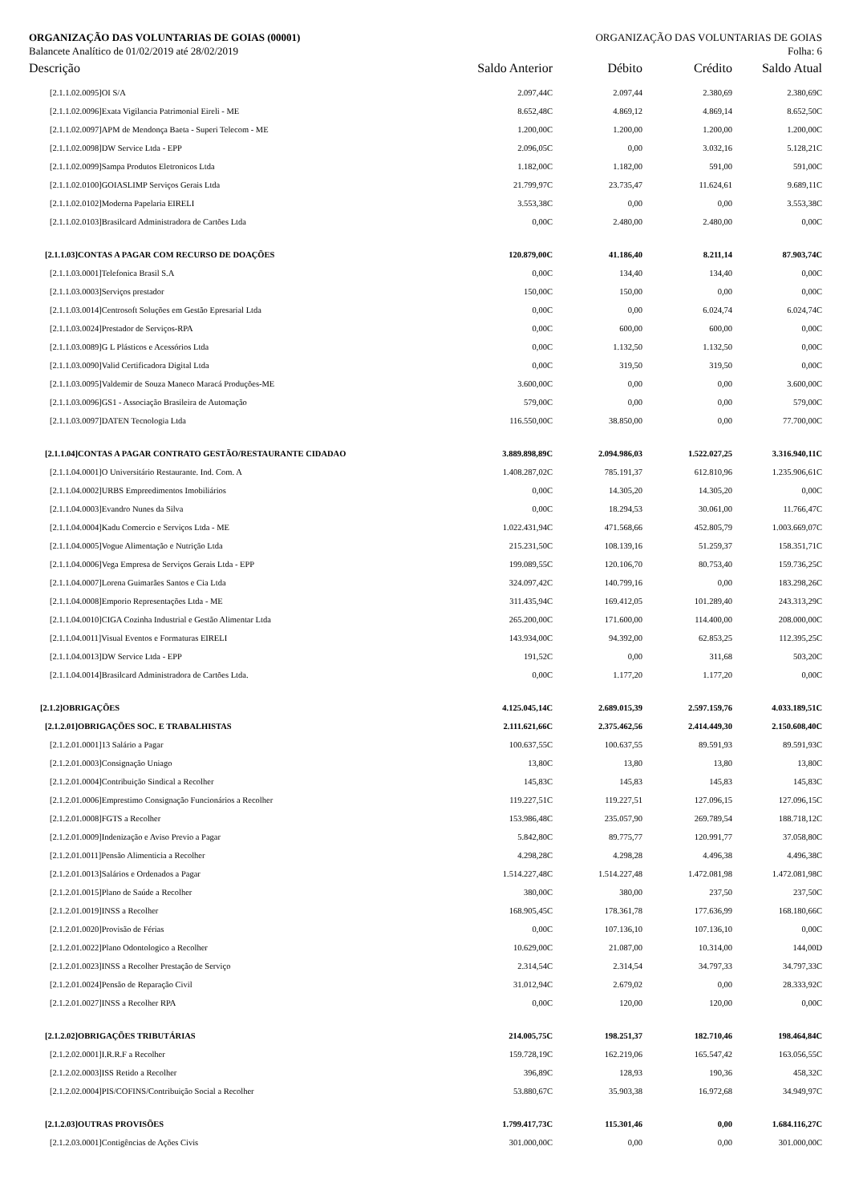ORGANIZAÇÃO DAS VOLUNTARIAS DE GOIAS (00001) ORGANIZAÇÃO DAS VOLUNTARIAS DE GOIAS
Balancete Analítico de 01/02/2019 até 28/02/2019 Folha: 6
| Descrição | Saldo Anterior | Débito | Crédito | Saldo Atual |
| --- | --- | --- | --- | --- |
| [2.1.1.02.0095]OI S/A | 2.097,44C | 2.097,44 | 2.380,69 | 2.380,69C |
| [2.1.1.02.0096]Exata Vigilancia Patrimonial Eireli - ME | 8.652,48C | 4.869,12 | 4.869,14 | 8.652,50C |
| [2.1.1.02.0097]APM de Mendonça Baeta - Superi Telecom - ME | 1.200,00C | 1.200,00 | 1.200,00 | 1.200,00C |
| [2.1.1.02.0098]DW Service Ltda - EPP | 2.096,05C | 0,00 | 3.032,16 | 5.128,21C |
| [2.1.1.02.0099]Sampa Produtos Eletronicos Ltda | 1.182,00C | 1.182,00 | 591,00 | 591,00C |
| [2.1.1.02.0100]GOIASLIMP Serviços Gerais Ltda | 21.799,97C | 23.735,47 | 11.624,61 | 9.689,11C |
| [2.1.1.02.0102]Moderna Papelaria EIRELI | 3.553,38C | 0,00 | 0,00 | 3.553,38C |
| [2.1.1.02.0103]Brasilcard Administradora de Cartões Ltda | 0,00C | 2.480,00 | 2.480,00 | 0,00C |
| [2.1.1.03]CONTAS A PAGAR COM RECURSO DE DOAÇÕES | 120.879,00C | 41.186,40 | 8.211,14 | 87.903,74C |
| [2.1.1.03.0001]Telefonica Brasil S.A | 0,00C | 134,40 | 134,40 | 0,00C |
| [2.1.1.03.0003]Serviços prestador | 150,00C | 150,00 | 0,00 | 0,00C |
| [2.1.1.03.0014]Centrosoft Soluções em Gestão Epresarial Ltda | 0,00C | 0,00 | 6.024,74 | 6.024,74C |
| [2.1.1.03.0024]Prestador de Serviços-RPA | 0,00C | 600,00 | 600,00 | 0,00C |
| [2.1.1.03.0089]G L Plásticos e Acessórios Ltda | 0,00C | 1.132,50 | 1.132,50 | 0,00C |
| [2.1.1.03.0090]Valid Certificadora Digital Ltda | 0,00C | 319,50 | 319,50 | 0,00C |
| [2.1.1.03.0095]Valdemir de Souza Maneco Maracá Produções-ME | 3.600,00C | 0,00 | 0,00 | 3.600,00C |
| [2.1.1.03.0096]GS1 - Associação Brasileira de Automação | 579,00C | 0,00 | 0,00 | 579,00C |
| [2.1.1.03.0097]DATEN Tecnologia Ltda | 116.550,00C | 38.850,00 | 0,00 | 77.700,00C |
| [2.1.1.04]CONTAS A PAGAR CONTRATO GESTÃO/RESTAURANTE CIDADAO | 3.889.898,89C | 2.094.986,03 | 1.522.027,25 | 3.316.940,11C |
| [2.1.1.04.0001]O Universitário Restaurante. Ind. Com. A | 1.408.287,02C | 785.191,37 | 612.810,96 | 1.235.906,61C |
| [2.1.1.04.0002]URBS Empreedimentos Imobiliários | 0,00C | 14.305,20 | 14.305,20 | 0,00C |
| [2.1.1.04.0003]Evandro Nunes da Silva | 0,00C | 18.294,53 | 30.061,00 | 11.766,47C |
| [2.1.1.04.0004]Kadu Comercio e Serviços Ltda - ME | 1.022.431,94C | 471.568,66 | 452.805,79 | 1.003.669,07C |
| [2.1.1.04.0005]Vogue Alimentação e Nutrição Ltda | 215.231,50C | 108.139,16 | 51.259,37 | 158.351,71C |
| [2.1.1.04.0006]Vega Empresa de Serviços Gerais Ltda - EPP | 199.089,55C | 120.106,70 | 80.753,40 | 159.736,25C |
| [2.1.1.04.0007]Lorena Guimarães Santos e Cia Ltda | 324.097,42C | 140.799,16 | 0,00 | 183.298,26C |
| [2.1.1.04.0008]Emporio Representações Ltda - ME | 311.435,94C | 169.412,05 | 101.289,40 | 243.313,29C |
| [2.1.1.04.0010]CIGA Cozinha Industrial e Gestão Alimentar Ltda | 265.200,00C | 171.600,00 | 114.400,00 | 208.000,00C |
| [2.1.1.04.0011]Visual Eventos e Formaturas EIRELI | 143.934,00C | 94.392,00 | 62.853,25 | 112.395,25C |
| [2.1.1.04.0013]DW Service Ltda - EPP | 191,52C | 0,00 | 311,68 | 503,20C |
| [2.1.1.04.0014]Brasilcard Administradora de Cartões Ltda. | 0,00C | 1.177,20 | 1.177,20 | 0,00C |
| [2.1.2]OBRIGAÇÕES | 4.125.045,14C | 2.689.015,39 | 2.597.159,76 | 4.033.189,51C |
| [2.1.2.01]OBRIGAÇÕES SOC. E TRABALHISTAS | 2.111.621,66C | 2.375.462,56 | 2.414.449,30 | 2.150.608,40C |
| [2.1.2.01.0001]13 Salário a Pagar | 100.637,55C | 100.637,55 | 89.591,93 | 89.591,93C |
| [2.1.2.01.0003]Consignação Uniago | 13,80C | 13,80 | 13,80 | 13,80C |
| [2.1.2.01.0004]Contribuição Sindical a Recolher | 145,83C | 145,83 | 145,83 | 145,83C |
| [2.1.2.01.0006]Emprestimo Consignação Funcionários a Recolher | 119.227,51C | 119.227,51 | 127.096,15 | 127.096,15C |
| [2.1.2.01.0008]FGTS a Recolher | 153.986,48C | 235.057,90 | 269.789,54 | 188.718,12C |
| [2.1.2.01.0009]Indenização e Aviso Previo a Pagar | 5.842,80C | 89.775,77 | 120.991,77 | 37.058,80C |
| [2.1.2.01.0011]Pensão Alimenticia a Recolher | 4.298,28C | 4.298,28 | 4.496,38 | 4.496,38C |
| [2.1.2.01.0013]Salários e Ordenados a Pagar | 1.514.227,48C | 1.514.227,48 | 1.472.081,98 | 1.472.081,98C |
| [2.1.2.01.0015]Plano de Saúde a Recolher | 380,00C | 380,00 | 237,50 | 237,50C |
| [2.1.2.01.0019]INSS a Recolher | 168.905,45C | 178.361,78 | 177.636,99 | 168.180,66C |
| [2.1.2.01.0020]Provisão de Férias | 0,00C | 107.136,10 | 107.136,10 | 0,00C |
| [2.1.2.01.0022]Plano Odontologico a Recolher | 10.629,00C | 21.087,00 | 10.314,00 | 144,00D |
| [2.1.2.01.0023]INSS a Recolher Prestação de Serviço | 2.314,54C | 2.314,54 | 34.797,33 | 34.797,33C |
| [2.1.2.01.0024]Pensão de Reparação Civil | 31.012,94C | 2.679,02 | 0,00 | 28.333,92C |
| [2.1.2.01.0027]INSS a Recolher RPA | 0,00C | 120,00 | 120,00 | 0,00C |
| [2.1.2.02]OBRIGAÇÕES TRIBUTÁRIAS | 214.005,75C | 198.251,37 | 182.710,46 | 198.464,84C |
| [2.1.2.02.0001]I.R.R.F a Recolher | 159.728,19C | 162.219,06 | 165.547,42 | 163.056,55C |
| [2.1.2.02.0003]ISS Retido a Recolher | 396,89C | 128,93 | 190,36 | 458,32C |
| [2.1.2.02.0004]PIS/COFINS/Contribuição Social a Recolher | 53.880,67C | 35.903,38 | 16.972,68 | 34.949,97C |
| [2.1.2.03]OUTRAS PROVISÕES | 1.799.417,73C | 115.301,46 | 0,00 | 1.684.116,27C |
| [2.1.2.03.0001]Contigências de Ações Civis | 301.000,00C | 0,00 | 0,00 | 301.000,00C |